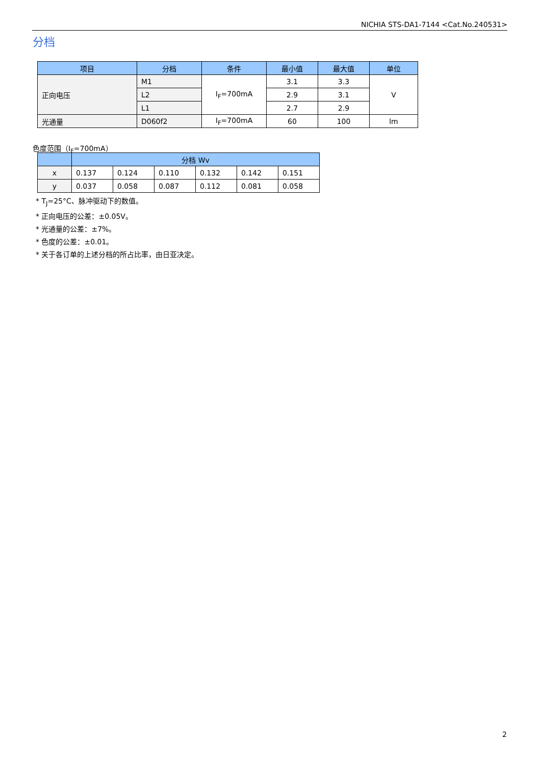NICHIA STS-DA1-7144 <Cat.No.240531>
分档
| 项目 | 分档 | 条件 | 最小值 | 最大值 | 单位 |
| --- | --- | --- | --- | --- | --- |
| 正向电压 | M1 | I<sub>F</sub>=700mA | 3.1 | 3.3 | V |
| | L2 | | 2.9 | 3.1 | |
| | L1 | | 2.7 | 2.9 | |
| 光通量 | D060f2 | I<sub>F</sub>=700mA | 60 | 100 | lm |
色度范围（I<sub>F</sub>=700mA）
| | 分档 Wv | | | | | |
| --- | --- | --- | --- | --- | --- | --- |
| x | 0.137 | 0.124 | 0.110 | 0.132 | 0.142 | 0.151 |
| y | 0.037 | 0.058 | 0.087 | 0.112 | 0.081 | 0.058 |
* T<sub>J</sub>=25°C、脉冲驱动下的数值。
* 正向电压的公差：±0.05V。
* 光通量的公差：±7%。
* 色度的公差：±0.01。
* 关于各订单的上述分档的所占比率，由日亚决定。
2